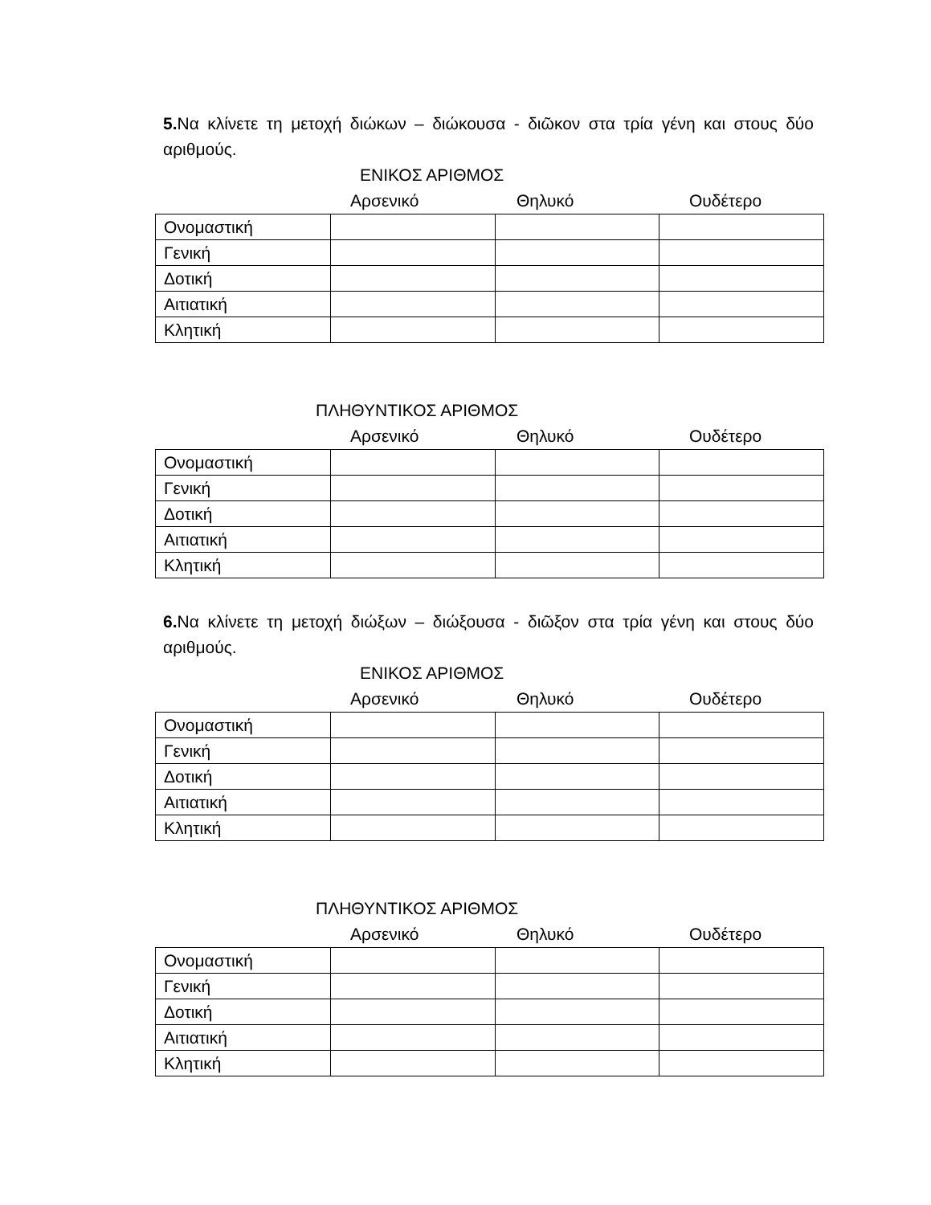5. Να κλίνετε τη μετοχή διώκων – διώκουσα - διῶκον στα τρία γένη και στους δύο αριθμούς.
ΕΝΙΚΟΣ ΑΡΙΘΜΟΣ
Αρσενικό Θηλυκό Ουδέτερο
| Ονομαστική | | | |
| Γενική | | | |
| Δοτική | | | |
| Αιτιατική | | | |
| Κλητική | | | |
ΠΛΗΘΥΝΤΙΚΟΣ ΑΡΙΘΜΟΣ
Αρσενικό Θηλυκό Ουδέτερο
| Ονομαστική | | | |
| Γενική | | | |
| Δοτική | | | |
| Αιτιατική | | | |
| Κλητική | | | |
6. Να κλίνετε τη μετοχή διώξων – διώξουσα - διῶξον στα τρία γένη και στους δύο αριθμούς.
ΕΝΙΚΟΣ ΑΡΙΘΜΟΣ
Αρσενικό Θηλυκό Ουδέτερο
| Ονομαστική | | | |
| Γενική | | | |
| Δοτική | | | |
| Αιτιατική | | | |
| Κλητική | | | |
ΠΛΗΘΥΝΤΙΚΟΣ ΑΡΙΘΜΟΣ
Αρσενικό Θηλυκό Ουδέτερο
| Ονομαστική | | | |
| Γενική | | | |
| Δοτική | | | |
| Αιτιατική | | | |
| Κλητική | | | |